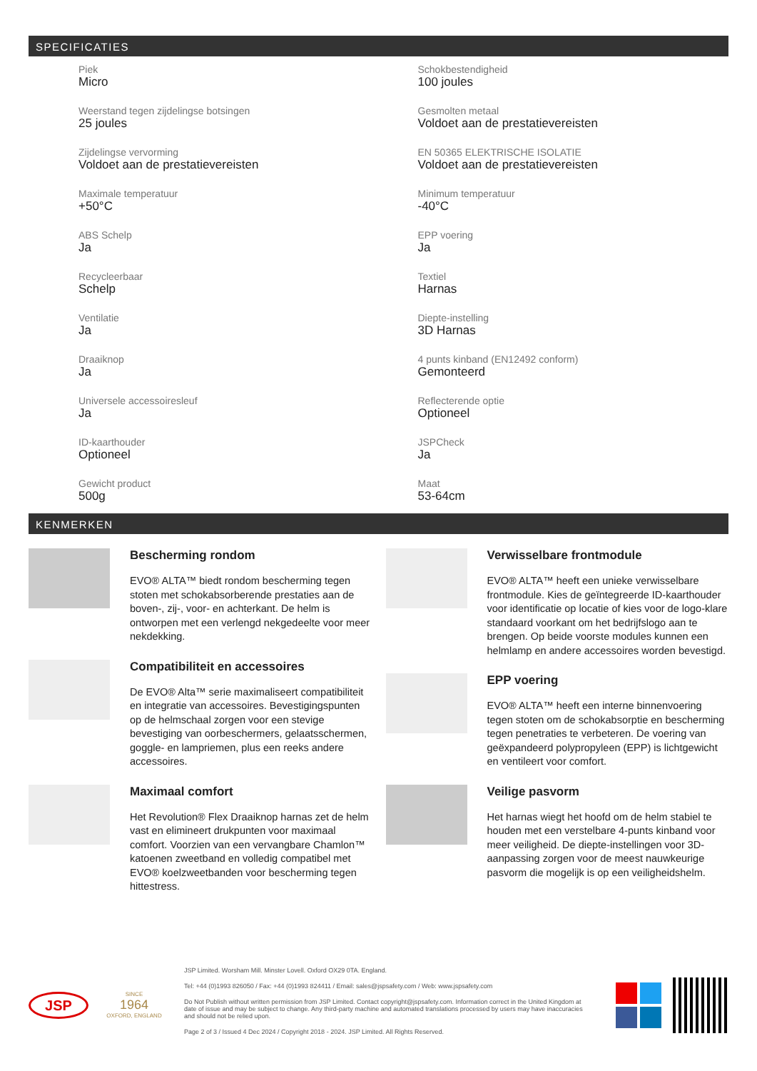SPECIFICATIES
Piek
Micro
Schokbestendigheid
100 joules
Weerstand tegen zijdelingse botsingen
25 joules
Gesmolten metaal
Voldoet aan de prestatievereisten
Zijdelingse vervorming
Voldoet aan de prestatievereisten
EN 50365 ELEKTRISCHE ISOLATIE
Voldoet aan de prestatievereisten
Maximale temperatuur
+50°C
Minimum temperatuur
-40°C
ABS Schelp
Ja
EPP voering
Ja
Recycleerbaar
Schelp
Textiel
Harnas
Ventilatie
Ja
Diepte-instelling
3D Harnas
Draaiknop
Ja
4 punts kinband (EN12492 conform)
Gemonteerd
Universele accessoiresleuf
Ja
Reflecterende optie
Optioneel
ID-kaarthouder
Optioneel
JSPCheck
Ja
Gewicht product
500g
Maat
53-64cm
KENMERKEN
Bescherming rondom
EVO® ALTA™ biedt rondom bescherming tegen stoten met schokabsorberende prestaties aan de boven-, zij-, voor- en achterkant. De helm is ontworpen met een verlengd nekgedeelte voor meer nekdekking.
Compatibiliteit en accessoires
De EVO® Alta™ serie maximaliseert compatibiliteit en integratie van accessoires. Bevestigingspunten op de helmschaal zorgen voor een stevige bevestiging van oorbeschermers, gelaatsschermen, goggle- en lampriemen, plus een reeks andere accessoires.
Maximaal comfort
Het Revolution® Flex Draaiknop harnas zet de helm vast en elimineert drukpunten voor maximaal comfort. Voorzien van een vervangbare Chamlon™ katoenen zweetband en volledig compatibel met EVO® koelzweetbanden voor bescherming tegen hittestress.
Verwisselbare frontmodule
EVO® ALTA™ heeft een unieke verwisselbare frontmodule. Kies de geïntegreerde ID-kaarthouder voor identificatie op locatie of kies voor de logo-klare standaard voorkant om het bedrijfslogo aan te brengen. Op beide voorste modules kunnen een helmlamp en andere accessoires worden bevestigd.
EPP voering
EVO® ALTA™ heeft een interne binnenvoering tegen stoten om de schokabsorptie en bescherming tegen penetraties te verbeteren. De voering van geëxpandeerd polypropyleen (EPP) is lichtgewicht en ventileert voor comfort.
Veilige pasvorm
Het harnas wiegt het hoofd om de helm stabiel te houden met een verstelbare 4-punts kinband voor meer veiligheid. De diepte-instellingen voor 3D-aanpassing zorgen voor de meest nauwkeurige pasvorm die mogelijk is op een veiligheidshelm.
JSP
SINCE
1964
OXFORD, ENGLAND
JSP Limited. Worsham Mill. Minster Lovell. Oxford OX29 0TA. England.
Tel: +44 (0)1993 826050 / Fax: +44 (0)1993 824411 / Email: sales@jspsafety.com / Web: www.jspsafety.com
Do Not Publish without written permission from JSP Limited. Contact copyright@jspsafety.com. Information correct in the United Kingdom at date of issue and may be subject to change. Any third-party machine and automated translations processed by users may have inaccuracies and should not be relied upon.
Page 2 of 3 / Issued 4 Dec 2024 / Copyright 2018 - 2024. JSP Limited. All Rights Reserved.